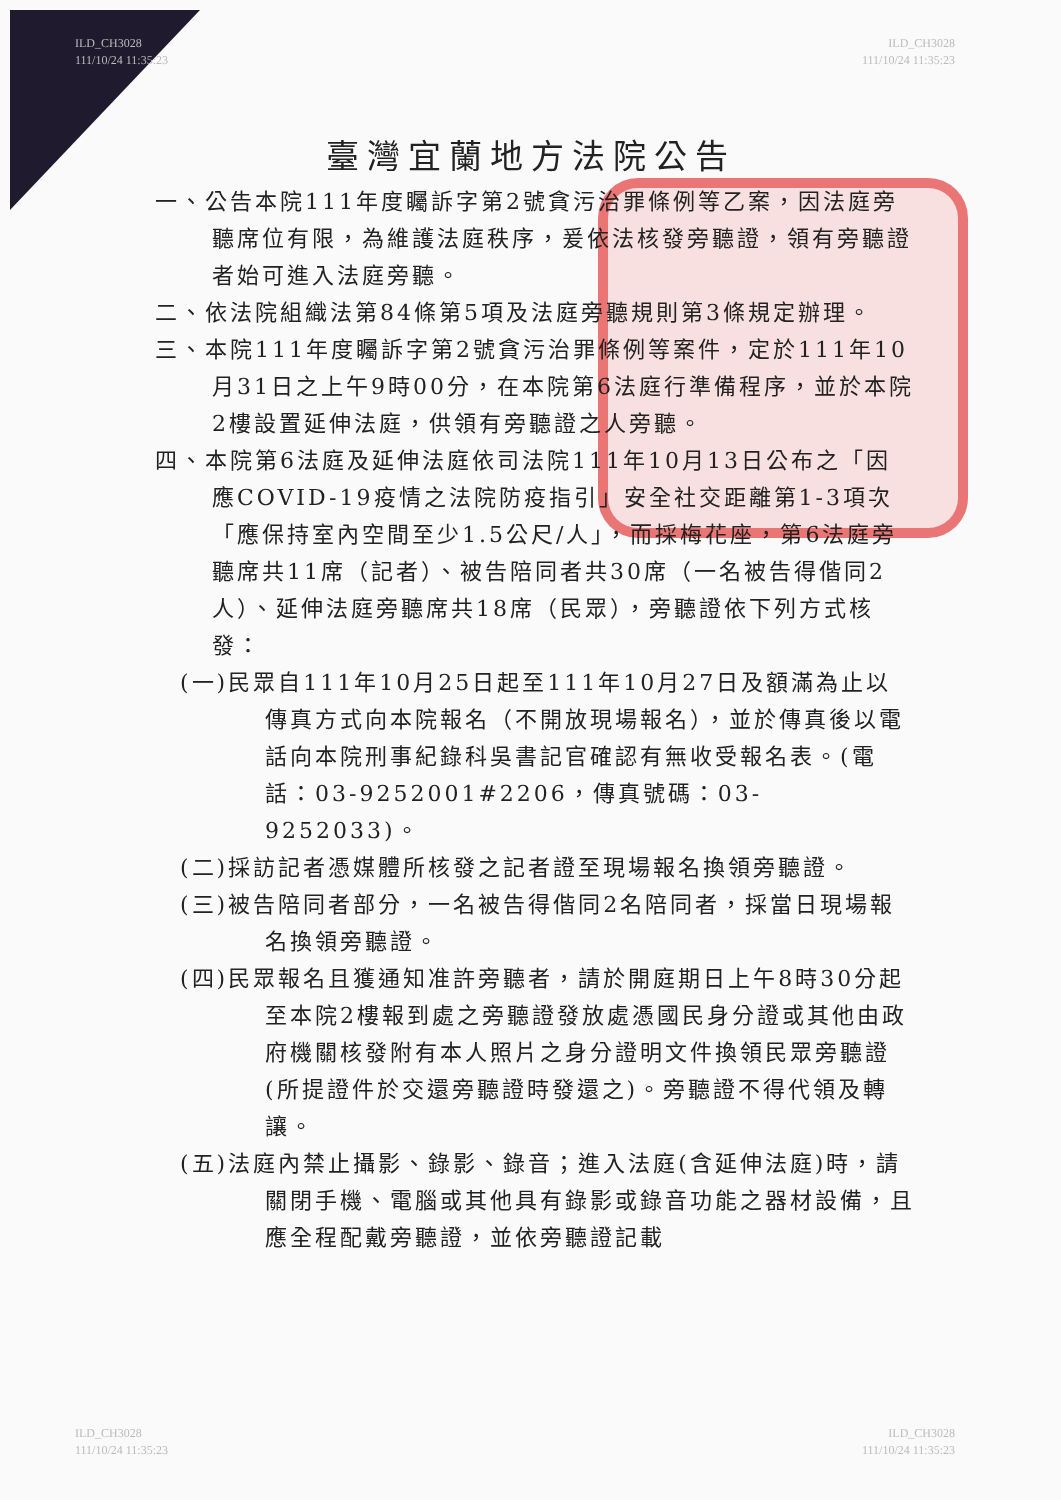ILD_CH3028
111/10/24 11:35:23
ILD_CH3028
111/10/24 11:35:23
臺灣宜蘭地方法院公告
一、公告本院111年度矚訴字第2號貪污治罪條例等乙案，因法庭旁聽席位有限，為維護法庭秩序，爰依法核發旁聽證，領有旁聽證者始可進入法庭旁聽。
二、依法院組織法第84條第5項及法庭旁聽規則第3條規定辦理。
三、本院111年度矚訴字第2號貪污治罪條例等案件，定於111年10月31日之上午9時00分，在本院第6法庭行準備程序，並於本院2樓設置延伸法庭，供領有旁聽證之人旁聽。
四、本院第6法庭及延伸法庭依司法院111年10月13日公布之「因應COVID-19疫情之法院防疫指引」安全社交距離第1-3項次「應保持室內空間至少1.5公尺/人」，而採梅花座，第6法庭旁聽席共11席（記者）、被告陪同者共30席（一名被告得偕同2人）、延伸法庭旁聽席共18席（民眾），旁聽證依下列方式核發：
(一)民眾自111年10月25日起至111年10月27日及額滿為止以傳真方式向本院報名（不開放現場報名），並於傳真後以電話向本院刑事紀錄科吳書記官確認有無收受報名表。(電話：03-9252001#2206，傳真號碼：03-9252033)。
(二)採訪記者憑媒體所核發之記者證至現場報名換領旁聽證。
(三)被告陪同者部分，一名被告得偕同2名陪同者，採當日現場報名換領旁聽證。
(四)民眾報名且獲通知准許旁聽者，請於開庭期日上午8時30分起至本院2樓報到處之旁聽證發放處憑國民身分證或其他由政府機關核發附有本人照片之身分證明文件換領民眾旁聽證(所提證件於交還旁聽證時發還之)。旁聽證不得代領及轉讓。
(五)法庭內禁止攝影、錄影、錄音；進入法庭(含延伸法庭)時，請關閉手機、電腦或其他具有錄影或錄音功能之器材設備，且應全程配戴旁聽證，並依旁聽證記載
ILD_CH3028
111/10/24 11:35:23
ILD_CH3028
111/10/24 11:35:23